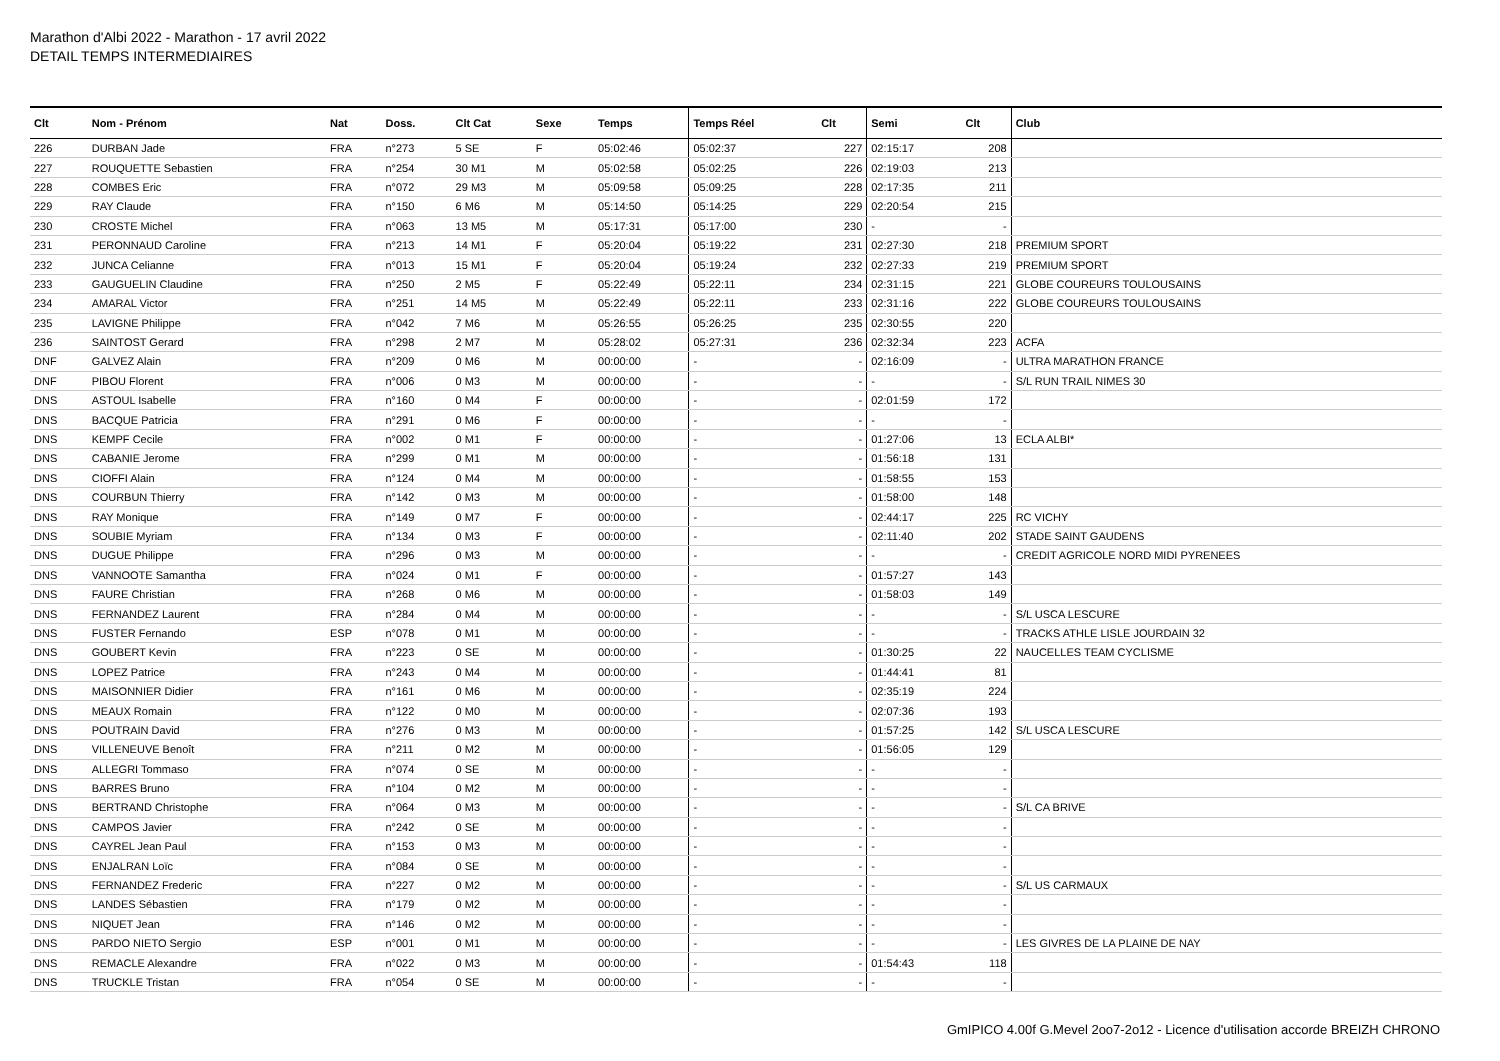Marathon d'Albi 2022 - Marathon - 17 avril 2022
DETAIL TEMPS INTERMEDIAIRES
| Clt | Nom - Prénom | Nat | Doss. | Clt Cat | Sexe | Temps | Temps Réel | Clt | Semi | Clt | Club |
| --- | --- | --- | --- | --- | --- | --- | --- | --- | --- | --- | --- |
| 226 | DURBAN Jade | FRA | n°273 | 5 SE | F | 05:02:46 | 05:02:37 | 227 | 02:15:17 | 208 | |
| 227 | ROUQUETTE Sebastien | FRA | n°254 | 30 M1 | M | 05:02:58 | 05:02:25 | 226 | 02:19:03 | 213 | |
| 228 | COMBES Eric | FRA | n°072 | 29 M3 | M | 05:09:58 | 05:09:25 | 228 | 02:17:35 | 211 | |
| 229 | RAY Claude | FRA | n°150 | 6 M6 | M | 05:14:50 | 05:14:25 | 229 | 02:20:54 | 215 | |
| 230 | CROSTE Michel | FRA | n°063 | 13 M5 | M | 05:17:31 | 05:17:00 | 230 | - | - | |
| 231 | PERONNAUD Caroline | FRA | n°213 | 14 M1 | F | 05:20:04 | 05:19:22 | 231 | 02:27:30 | 218 | PREMIUM SPORT |
| 232 | JUNCA Celianne | FRA | n°013 | 15 M1 | F | 05:20:04 | 05:19:24 | 232 | 02:27:33 | 219 | PREMIUM SPORT |
| 233 | GAUGUELIN Claudine | FRA | n°250 | 2 M5 | F | 05:22:49 | 05:22:11 | 234 | 02:31:15 | 221 | GLOBE COUREURS TOULOUSAINS |
| 234 | AMARAL Victor | FRA | n°251 | 14 M5 | M | 05:22:49 | 05:22:11 | 233 | 02:31:16 | 222 | GLOBE COUREURS TOULOUSAINS |
| 235 | LAVIGNE Philippe | FRA | n°042 | 7 M6 | M | 05:26:55 | 05:26:25 | 235 | 02:30:55 | 220 | |
| 236 | SAINTOST Gerard | FRA | n°298 | 2 M7 | M | 05:28:02 | 05:27:31 | 236 | 02:32:34 | 223 | ACFA |
| DNF | GALVEZ Alain | FRA | n°209 | 0 M6 | M | 00:00:00 | - | - | 02:16:09 | - | ULTRA MARATHON FRANCE |
| DNF | PIBOU Florent | FRA | n°006 | 0 M3 | M | 00:00:00 | - | - | - | - | S/L RUN TRAIL NIMES 30 |
| DNS | ASTOUL Isabelle | FRA | n°160 | 0 M4 | F | 00:00:00 | - | - | 02:01:59 | 172 | |
| DNS | BACQUE Patricia | FRA | n°291 | 0 M6 | F | 00:00:00 | - | - | - | - | |
| DNS | KEMPF Cecile | FRA | n°002 | 0 M1 | F | 00:00:00 | - | - | 01:27:06 | 13 | ECLA ALBI* |
| DNS | CABANIE Jerome | FRA | n°299 | 0 M1 | M | 00:00:00 | - | - | 01:56:18 | 131 | |
| DNS | CIOFFI Alain | FRA | n°124 | 0 M4 | M | 00:00:00 | - | - | 01:58:55 | 153 | |
| DNS | COURBUN Thierry | FRA | n°142 | 0 M3 | M | 00:00:00 | - | - | 01:58:00 | 148 | |
| DNS | RAY Monique | FRA | n°149 | 0 M7 | F | 00:00:00 | - | - | 02:44:17 | 225 | RC VICHY |
| DNS | SOUBIE Myriam | FRA | n°134 | 0 M3 | F | 00:00:00 | - | - | 02:11:40 | 202 | STADE SAINT GAUDENS |
| DNS | DUGUE Philippe | FRA | n°296 | 0 M3 | M | 00:00:00 | - | - | - | - | CREDIT AGRICOLE NORD MIDI PYRENEES |
| DNS | VANNOOTE Samantha | FRA | n°024 | 0 M1 | F | 00:00:00 | - | - | 01:57:27 | 143 | |
| DNS | FAURE Christian | FRA | n°268 | 0 M6 | M | 00:00:00 | - | - | 01:58:03 | 149 | |
| DNS | FERNANDEZ Laurent | FRA | n°284 | 0 M4 | M | 00:00:00 | - | - | - | - | S/L USCA LESCURE |
| DNS | FUSTER Fernando | ESP | n°078 | 0 M1 | M | 00:00:00 | - | - | - | - | TRACKS ATHLE LISLE JOURDAIN 32 |
| DNS | GOUBERT Kevin | FRA | n°223 | 0 SE | M | 00:00:00 | - | - | 01:30:25 | 22 | NAUCELLES TEAM CYCLISME |
| DNS | LOPEZ Patrice | FRA | n°243 | 0 M4 | M | 00:00:00 | - | - | 01:44:41 | 81 | |
| DNS | MAISONNIER Didier | FRA | n°161 | 0 M6 | M | 00:00:00 | - | - | 02:35:19 | 224 | |
| DNS | MEAUX Romain | FRA | n°122 | 0 M0 | M | 00:00:00 | - | - | 02:07:36 | 193 | |
| DNS | POUTRAIN David | FRA | n°276 | 0 M3 | M | 00:00:00 | - | - | 01:57:25 | 142 | S/L USCA LESCURE |
| DNS | VILLENEUVE Benoît | FRA | n°211 | 0 M2 | M | 00:00:00 | - | - | 01:56:05 | 129 | |
| DNS | ALLEGRI Tommaso | FRA | n°074 | 0 SE | M | 00:00:00 | - | - | - | - | |
| DNS | BARRES Bruno | FRA | n°104 | 0 M2 | M | 00:00:00 | - | - | - | - | |
| DNS | BERTRAND Christophe | FRA | n°064 | 0 M3 | M | 00:00:00 | - | - | - | - | S/L CA BRIVE |
| DNS | CAMPOS Javier | FRA | n°242 | 0 SE | M | 00:00:00 | - | - | - | - | |
| DNS | CAYREL Jean Paul | FRA | n°153 | 0 M3 | M | 00:00:00 | - | - | - | - | |
| DNS | ENJALRAN Loïc | FRA | n°084 | 0 SE | M | 00:00:00 | - | - | - | - | |
| DNS | FERNANDEZ Frederic | FRA | n°227 | 0 M2 | M | 00:00:00 | - | - | - | - | S/L US CARMAUX |
| DNS | LANDES Sébastien | FRA | n°179 | 0 M2 | M | 00:00:00 | - | - | - | - | |
| DNS | NIQUET Jean | FRA | n°146 | 0 M2 | M | 00:00:00 | - | - | - | - | |
| DNS | PARDO NIETO Sergio | ESP | n°001 | 0 M1 | M | 00:00:00 | - | - | - | - | LES GIVRES DE LA PLAINE DE NAY |
| DNS | REMACLE Alexandre | FRA | n°022 | 0 M3 | M | 00:00:00 | - | - | 01:54:43 | 118 | |
| DNS | TRUCKLE Tristan | FRA | n°054 | 0 SE | M | 00:00:00 | - | - | - | - | |
GmIPICO 4.00f G.Mevel 2oo7-2o12 - Licence d'utilisation accorde BREIZH CHRONO